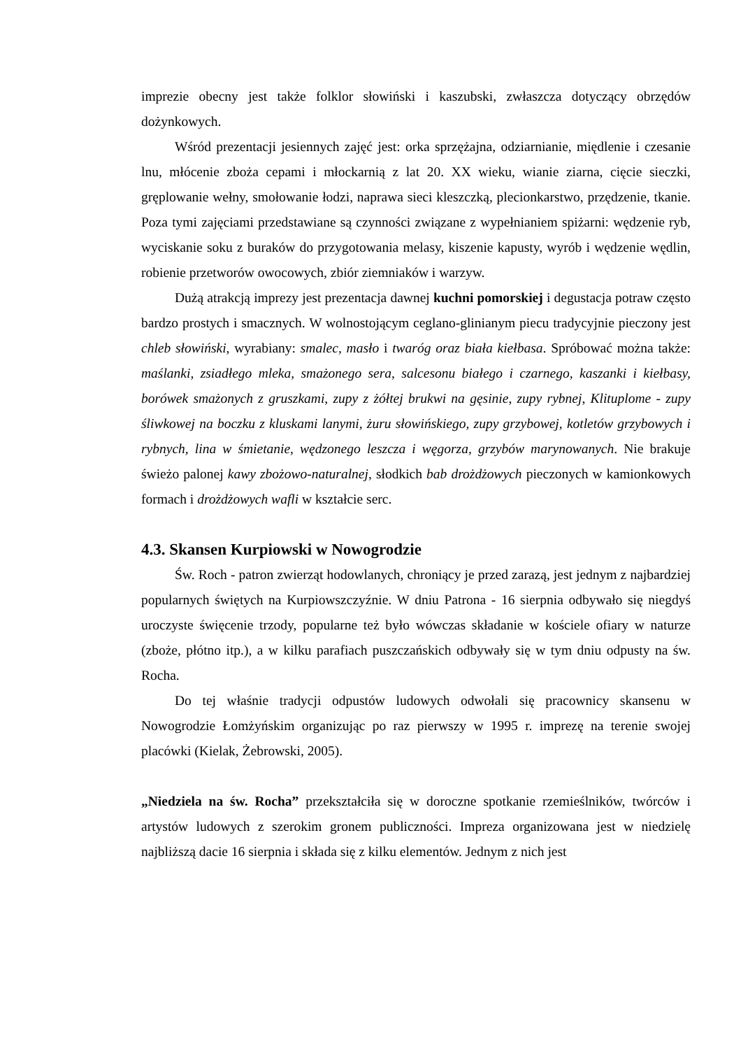imprezie obecny jest także folklor słowiński i kaszubski, zwłaszcza dotyczący obrzędów dożynkowych.
Wśród prezentacji jesiennych zajęć jest: orka sprzężajna, odziarnianie, międlenie i czesanie lnu, młócenie zboża cepami i młockarnią z lat 20. XX wieku, wianie ziarna, cięcie sieczki, gręplowanie wełny, smołowanie łodzi, naprawa sieci kleszczką, plecionkarstwo, przędzenie, tkanie. Poza tymi zajęciami przedstawiane są czynności związane z wypełnianiem spiżarni: wędzenie ryb, wyciskanie soku z buraków do przygotowania melasy, kiszenie kapusty, wyrób i wędzenie wędlin, robienie przetworów owocowych, zbiór ziemniaków i warzyw.
Dużą atrakcją imprezy jest prezentacja dawnej kuchni pomorskiej i degustacja potraw często bardzo prostych i smacznych. W wolnostojącym ceglano-glinianym piecu tradycyjnie pieczony jest chleb słowiński, wyrabiany: smalec, masło i twaróg oraz biała kiełbasa. Spróbować można także: maślanki, zsiadłego mleka, smażonego sera, salcesonu białego i czarnego, kaszanki i kiełbasy, borówek smażonych z gruszkami, zupy z żółtej brukwi na gęsinie, zupy rybnej, Klituplome - zupy śliwkowej na boczku z kluskami lanymi, żuru słowińskiego, zupy grzybowej, kotletów grzybowych i rybnych, lina w śmietanie, wędzonego leszcza i węgorza, grzybów marynowanych. Nie brakuje świeżo palonej kawy zbożowo-naturalnej, słodkich bab drożdżowych pieczonych w kamionkowych formach i drożdżowych wafli w kształcie serc.
4.3. Skansen Kurpiowski w Nowogrodzie
Św. Roch - patron zwierząt hodowlanych, chroniący je przed zarazą, jest jednym z najbardziej popularnych świętych na Kurpiowszczyźnie. W dniu Patrona - 16 sierpnia odbywało się niegdyś uroczyste święcenie trzody, popularne też było wówczas składanie w kościele ofiary w naturze (zboże, płótno itp.), a w kilku parafiach puszczańskich odbywały się w tym dniu odpusty na św. Rocha.
Do tej właśnie tradycji odpustów ludowych odwołali się pracownicy skansenu w Nowogrodzie Łomżyńskim organizując po raz pierwszy w 1995 r. imprezę na terenie swojej placówki (Kielak, Żebrowski, 2005).
„Niedziela na św. Rocha” przekształciła się w doroczne spotkanie rzemieślników, twórców i artystów ludowych z szerokim gronem publiczności. Impreza organizowana jest w niedzielę najbliższą dacie 16 sierpnia i składa się z kilku elementów. Jednym z nich jest